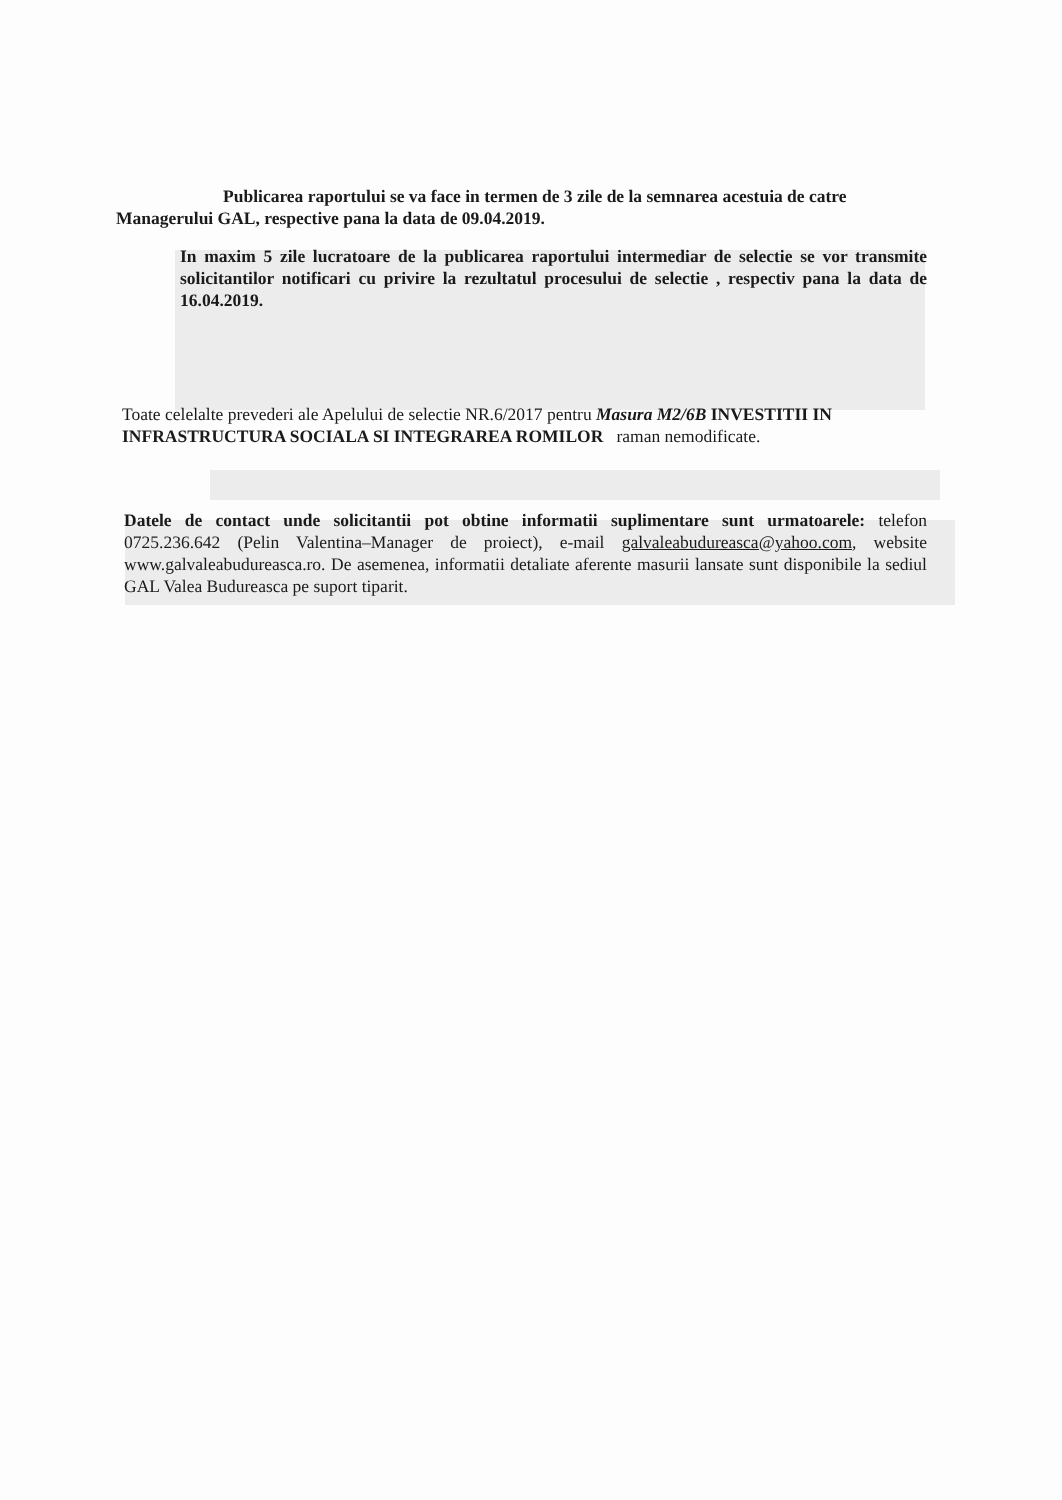Publicarea raportului se va face in termen de 3 zile de la semnarea acestuia de catre Managerului GAL, respective pana la data de 09.04.2019.
In maxim 5 zile lucratoare de la publicarea raportului intermediar de selectie se vor transmite solicitantilor notificari cu privire la rezultatul procesului de selectie , respectiv pana la data de 16.04.2019.
Toate celelalte prevederi ale Apelului de selectie NR.6/2017 pentru Masura M2/6B INVESTITII IN INFRASTRUCTURA SOCIALA SI INTEGRAREA ROMILOR raman nemodificate.
Datele de contact unde solicitantii pot obtine informatii suplimentare sunt urmatoarele: telefon 0725.236.642 (Pelin Valentina–Manager de proiect), e-mail galvaleabudureasca@yahoo.com, website www.galvaleabudureasca.ro. De asemenea, informatii detaliate aferente masurii lansate sunt disponibile la sediul GAL Valea Budureasca pe suport tiparit.